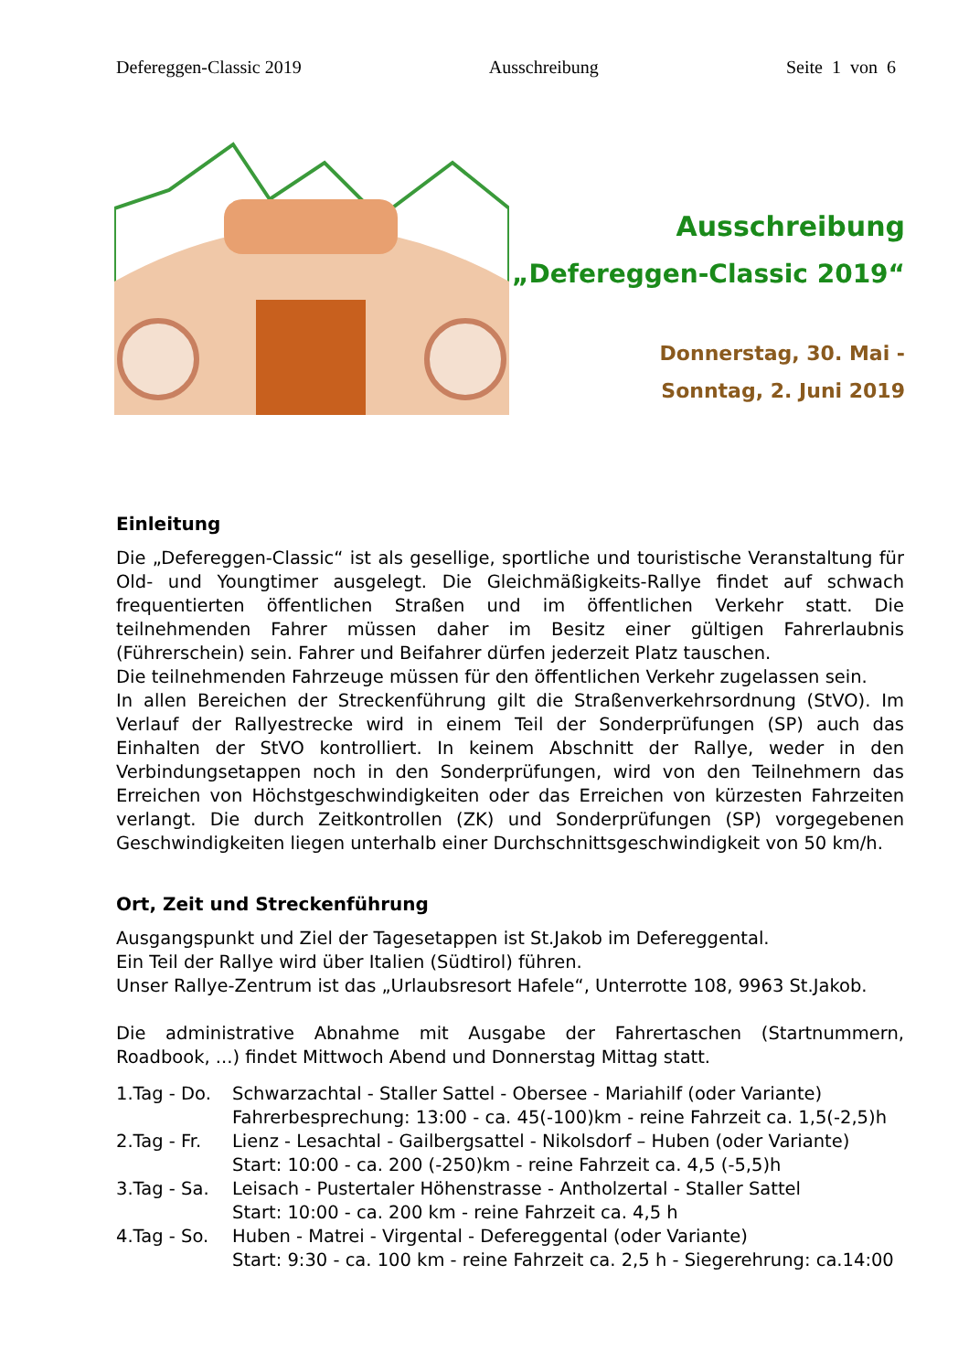Defereggen-Classic 2019 Ausschreibung Seite 1 von 6
Ausschreibung
„Defereggen-Classic 2019“
Donnerstag, 30. Mai -
Sonntag, 2. Juni 2019
Einleitung
Die „Defereggen-Classic“ ist als gesellige, sportliche und touristische Veranstaltung für Old- und Youngtimer ausgelegt. Die Gleichmäßigkeits-Rallye findet auf schwach frequentierten öffentlichen Straßen und im öffentlichen Verkehr statt. Die teilnehmenden Fahrer müssen daher im Besitz einer gültigen Fahrerlaubnis (Führerschein) sein. Fahrer und Beifahrer dürfen jederzeit Platz tauschen.
Die teilnehmenden Fahrzeuge müssen für den öffentlichen Verkehr zugelassen sein.
In allen Bereichen der Streckenführung gilt die Straßenverkehrsordnung (StVO). Im Verlauf der Rallyestrecke wird in einem Teil der Sonderprüfungen (SP) auch das Einhalten der StVO kontrolliert. In keinem Abschnitt der Rallye, weder in den Verbindungsetappen noch in den Sonderprüfungen, wird von den Teilnehmern das Erreichen von Höchstgeschwindigkeiten oder das Erreichen von kürzesten Fahrzeiten verlangt. Die durch Zeitkontrollen (ZK) und Sonderprüfungen (SP) vorgegebenen Geschwindigkeiten liegen unterhalb einer Durchschnittsgeschwindigkeit von 50 km/h.
Ort, Zeit und Streckenführung
Ausgangspunkt und Ziel der Tagesetappen ist St.Jakob im Defereggental.
Ein Teil der Rallye wird über Italien (Südtirol) führen.
Unser Rallye-Zentrum ist das „Urlaubsresort Hafele“, Unterrotte 108, 9963 St.Jakob.
Die administrative Abnahme mit Ausgabe der Fahrertaschen (Startnummern, Roadbook, ...) findet Mittwoch Abend und Donnerstag Mittag statt.
1.Tag - Do. Schwarzachtal - Staller Sattel - Obersee - Mariahilf (oder Variante)
Fahrerbesprechung: 13:00 - ca. 45(-100)km - reine Fahrzeit ca. 1,5(-2,5)h
2.Tag - Fr. Lienz - Lesachtal - Gailbergsattel - Nikolsdorf – Huben (oder Variante)
Start: 10:00 - ca. 200 (-250)km - reine Fahrzeit ca. 4,5 (-5,5)h
3.Tag - Sa. Leisach - Pustertaler Höhenstrasse - Antholzertal - Staller Sattel
Start: 10:00 - ca. 200 km - reine Fahrzeit ca. 4,5 h
4.Tag - So. Huben - Matrei - Virgental - Defereggental (oder Variante)
Start: 9:30 - ca. 100 km - reine Fahrzeit ca. 2,5 h - Siegerehrung: ca.14:00